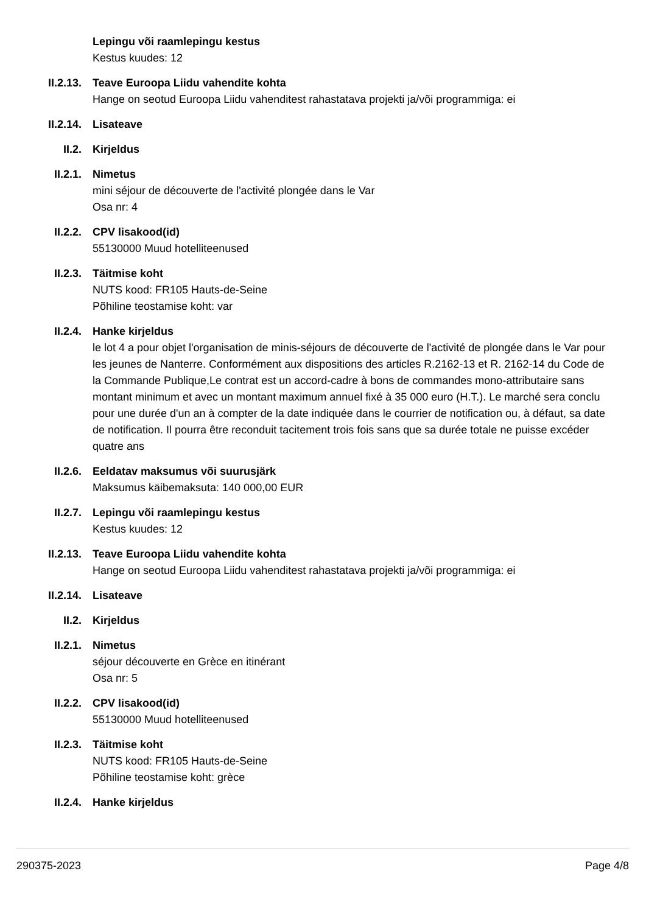Lepingu või raamlepingu kestus
Kestus kuudes: 12
II.2.13. Teave Euroopa Liidu vahendite kohta
Hange on seotud Euroopa Liidu vahenditest rahastatava projekti ja/või programmiga: ei
II.2.14. Lisateave
II.2. Kirjeldus
II.2.1. Nimetus
mini séjour de découverte de l'activité plongée dans le Var
Osa nr: 4
II.2.2. CPV lisakood(id)
55130000 Muud hotelliteenused
II.2.3. Täitmise koht
NUTS kood: FR105 Hauts-de-Seine
Põhiline teostamise koht: var
II.2.4. Hanke kirjeldus
le lot 4 a pour objet l'organisation de minis-séjours de découverte de l'activité de plongée dans le Var pour les jeunes de Nanterre. Conformément aux dispositions des articles R.2162-13 et R. 2162-14 du Code de la Commande Publique,Le contrat est un accord-cadre à bons de commandes mono-attributaire sans montant minimum et avec un montant maximum annuel fixé à 35 000 euro (H.T.). Le marché sera conclu pour une durée d'un an à compter de la date indiquée dans le courrier de notification ou, à défaut, sa date de notification. Il pourra être reconduit tacitement trois fois sans que sa durée totale ne puisse excéder quatre ans
II.2.6. Eeldatav maksumus või suurusjärk
Maksumus käibemaksuta: 140 000,00 EUR
II.2.7. Lepingu või raamlepingu kestus
Kestus kuudes: 12
II.2.13. Teave Euroopa Liidu vahendite kohta
Hange on seotud Euroopa Liidu vahenditest rahastatava projekti ja/või programmiga: ei
II.2.14. Lisateave
II.2. Kirjeldus
II.2.1. Nimetus
séjour découverte en Grèce en itinérant
Osa nr: 5
II.2.2. CPV lisakood(id)
55130000 Muud hotelliteenused
II.2.3. Täitmise koht
NUTS kood: FR105 Hauts-de-Seine
Põhiline teostamise koht: grèce
II.2.4. Hanke kirjeldus
290375-2023 Page 4/8